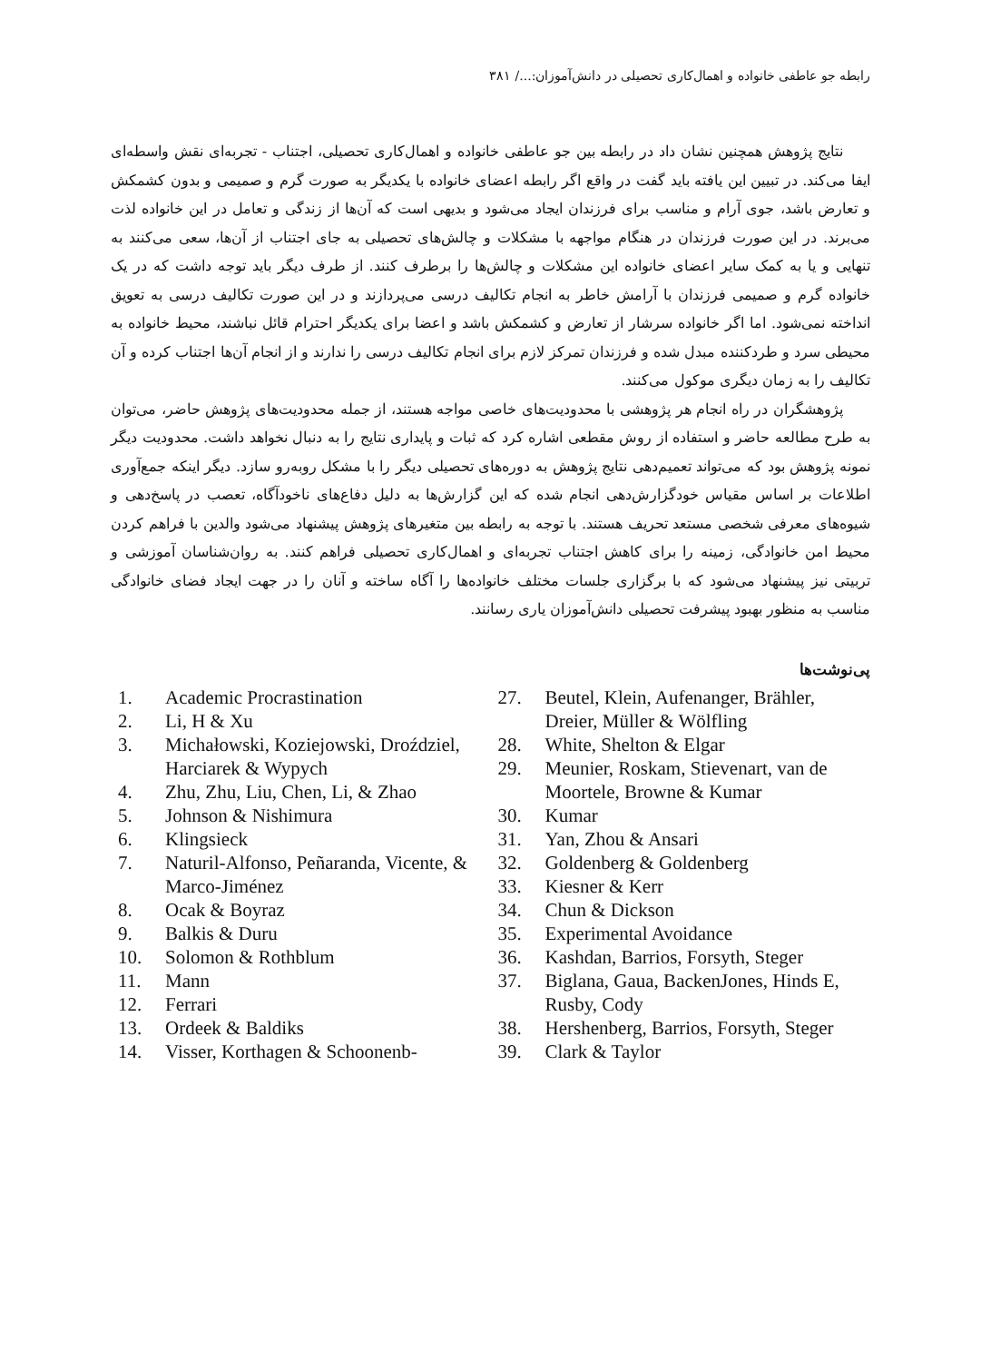رابطه جو عاطفی خانواده و اهمال‌کاری تحصیلی در دانش‌آموزان:.../ ۳۸۱
نتایج پژوهش همچنین نشان داد در رابطه بین جو عاطفی خانواده و اهمال‌کاری تحصیلی، اجتناب - تجربه‌ای نقش واسطه‌ای ایفا می‌کند. در تبیین این یافته باید گفت در واقع اگر رابطه اعضای خانواده با یکدیگر به صورت گرم و صمیمی و بدون کشمکش و تعارض باشد، جوی آرام و مناسب برای فرزندان ایجاد می‌شود و بدیهی است که آن‌ها از زندگی و تعامل در این خانواده لذت می‌برند. در این صورت فرزندان در هنگام مواجهه با مشکلات و چالش‌های تحصیلی به جای اجتناب از آن‌ها، سعی می‌کنند به تنهایی و یا به کمک سایر اعضای خانواده این مشکلات و چالش‌ها را برطرف کنند. از طرف دیگر باید توجه داشت که در یک خانواده گرم و صمیمی فرزندان با آرامش خاطر به انجام تکالیف درسی می‌پردازند و در این صورت تکالیف درسی به تعویق انداخته نمی‌شود. اما اگر خانواده سرشار از تعارض و کشمکش باشد و اعضا برای یکدیگر احترام قائل نباشند، محیط خانواده به محیطی سرد و طردکننده مبدل شده و فرزندان تمرکز لازم برای انجام تکالیف درسی را ندارند و از انجام آن‌ها اجتناب کرده و آن تکالیف را به زمان دیگری موکول می‌کنند.
پژوهشگران در راه انجام هر پژوهشی با محدودیت‌های خاصی مواجه هستند، از جمله محدودیت‌های پژوهش حاضر، می‌توان به طرح مطالعه حاضر و استفاده از روش مقطعی اشاره کرد که ثبات و پایداری نتایج را به دنبال نخواهد داشت. محدودیت دیگر نمونه پژوهش بود که می‌تواند تعمیم‌دهی نتایج پژوهش به دوره‌های تحصیلی دیگر را با مشکل روبه‌رو سازد. دیگر اینکه جمع‌آوری اطلاعات بر اساس مقیاس خودگزارش‌دهی انجام شده که این گزارش‌ها به دلیل دفاع‌های ناخودآگاه، تعصب در پاسخ‌دهی و شیوه‌های معرفی شخصی مستعد تحریف هستند. با توجه به رابطه بین متغیرهای پژوهش پیشنهاد می‌شود والدین با فراهم کردن محیط امن خانوادگی، زمینه را برای کاهش اجتناب تجربه‌ای و اهمال‌کاری تحصیلی فراهم کنند. به روان‌شناسان آموزشی و تربیتی نیز پیشنهاد می‌شود که با برگزاری جلسات مختلف خانواده‌ها را آگاه ساخته و آنان را در جهت ایجاد فضای خانوادگی مناسب به منظور بهبود پیشرفت تحصیلی دانش‌آموزان یاری رسانند.
پی‌نوشت‌ها
1. Academic Procrastination
2. Li, H & Xu
3. Michałowski, Koziejowski, Droździel, Harciarek & Wypych
4. Zhu, Zhu, Liu, Chen, Li, & Zhao
5. Johnson & Nishimura
6. Klingsieck
7. Naturil-Alfonso, Peñaranda, Vicente, & Marco-Jiménez
8. Ocak & Boyraz
9. Balkis & Duru
10. Solomon & Rothblum
11. Mann
12. Ferrari
13. Ordeek & Baldiks
14. Visser, Korthagen & Schoonenb-
27. Beutel, Klein, Aufenanger, Brähler, Dreier, Müller & Wölfling
28. White, Shelton & Elgar
29. Meunier, Roskam, Stievenart, van de Moortele, Browne & Kumar
30. Kumar
31. Yan, Zhou & Ansari
32. Goldenberg & Goldenberg
33. Kiesner & Kerr
34. Chun & Dickson
35. Experimental Avoidance
36. Kashdan, Barrios, Forsyth, Steger
37. Biglana, Gaua, BackenJones, Hinds E, Rusby, Cody
38. Hershenberg, Barrios, Forsyth, Steger
39. Clark & Taylor